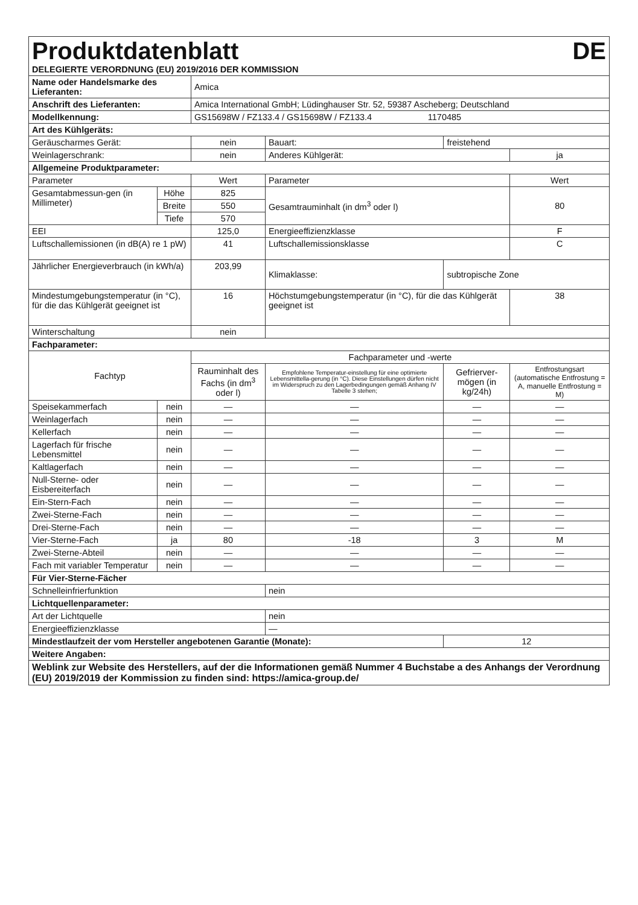| Produktdatenblatt DE | | | | | | | |
| DELEGIERTE VERORDNUNG (EU) 2019/2016 DER KOMMISSION | | | | | | | |
| Name oder Handelsmarke des Lieferanten: | | | Amica | | | | |
| Anschrift des Lieferanten: | | | Amica International GmbH; Lüdinghauser Str. 52, 59387 Ascheberg; Deutschland | | | | |
| Modellkennung: | | | GS15698W / FZ133.4 / GS15698W / FZ133.4 1170485 | | | | |
| Art des Kühlgeräts: | | | | | | | |
| Geräuscharmes Gerät: | | | nein | Bauart: | freistehend | | |
| Weinlagerschrank: | | | nein | Anderes Kühlgerät: | | | ja |
| Allgemeine Produktparameter: | | | | | | | |
| Parameter | | | Wert | Parameter | | | Wert |
| Gesamtabmessun-gen (in Millimeter) | Höhe | | 825 | Gesamtrauminhalt (in dm<sup>3</sup> oder l) | | | 80 |
| | Breite | | 550 | | | | |
| | Tiefe | | 570 | | | | |
| EEI | | | 125,0 | Energieeffizienzklasse | | | F |
| Luftschallemissionen (in dB(A) re 1 pW) | | | 41 | Luftschallemissionsklasse | | | C |
| Jährlicher Energieverbrauch (in kWh/a) | | | 203,99 | Klimaklasse: | | subtropische Zone | |
| Mindestumgebungstemperatur (in °C), für die das Kühlgerät geeignet ist | | | 16 | Höchstumgebungstemperatur (in °C), für die das Kühlgerät geeignet ist | | | 38 |
| Winterschaltung | | | nein | | | | |
| Fachparameter: | | | | | | | |
| Fachtyp | | | Fachparameter und -werte | | | | |
| | | | Rauminhalt des Fachs (in dm<sup>3</sup> oder l) | Empfohlene Temperatur-einstellung für eine optimierte Lebensmittella-gerung (in °C). Diese Einstellungen dürfen nicht im Widerspruch zu den Lagerbedingungen gemäß Anhang IV Tabelle 3 stehen; | | Gefrierver-mögen (in kg/24h) | Entfrostungsart (automatische Entfrostung = A, manuelle Entfrostung = M) |
| Speisekammerfach | | nein | — | — | | — | — |
| Weinlagerfach | | nein | — | — | | — | — |
| Kellerfach | | nein | — | — | | — | — |
| Lagerfach für frische Lebensmittel | | nein | — | — | | — | — |
| Kaltlagerfach | | nein | — | — | | — | — |
| Null-Sterne- oder Eisbereiterfach | | nein | — | — | | — | — |
| Ein-Stern-Fach | | nein | — | — | | — | — |
| Zwei-Sterne-Fach | | nein | — | — | | — | — |
| Drei-Sterne-Fach | | nein | — | — | | — | — |
| Vier-Sterne-Fach | | ja | 80 | -18 | | 3 | M |
| Zwei-Sterne-Abteil | | nein | — | — | | — | — |
| Fach mit variabler Temperatur | | nein | — | — | | — | — |
| Für Vier-Sterne-Fächer | | | | | | | |
| Schnelleinfrierfunktion | | | | nein | | | |
| Lichtquellenparameter: | | | | | | | |
| Art der Lichtquelle | | | | nein | | | |
| Energieeffizienzklasse | | | | — | | | |
| Mindestlaufzeit der vom Hersteller angebotenen Garantie (Monate): | | | | | | 12 | |
| Weitere Angaben: | | | | | | | |
| Weblink zur Website des Herstellers, auf der die Informationen gemäß Nummer 4 Buchstabe a des Anhangs der Verordnung (EU) 2019/2019 der Kommission zu finden sind: https://amica-group.de/ | | | | | | | |